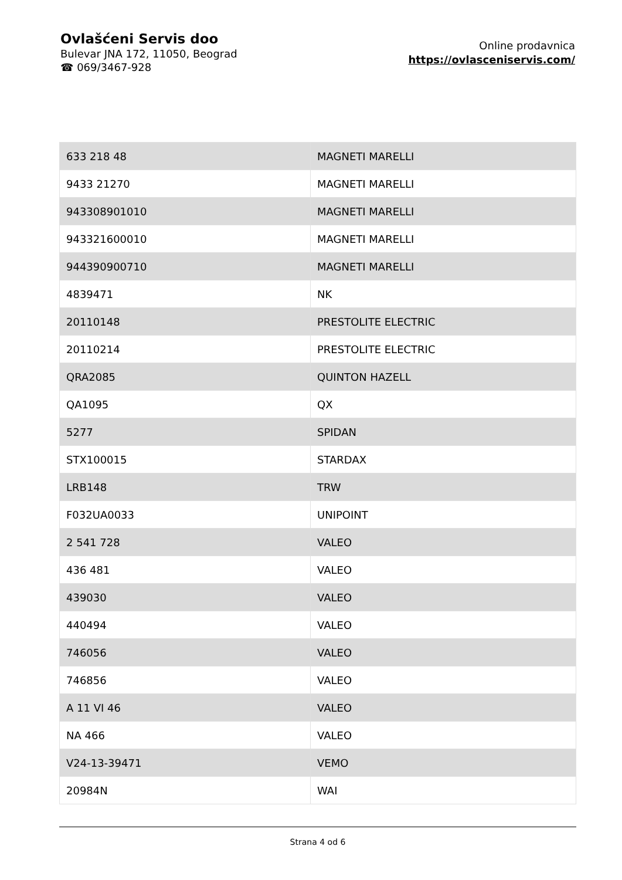Ovlašćeni Servis doo
Bulevar JNA 172, 11050, Beograd
☎ 069/3467-928
Online prodavnica
https://ovlasceniservis.com/
| 633 218 48 | MAGNETI MARELLI |
| 9433 21270 | MAGNETI MARELLI |
| 943308901010 | MAGNETI MARELLI |
| 943321600010 | MAGNETI MARELLI |
| 944390900710 | MAGNETI MARELLI |
| 4839471 | NK |
| 20110148 | PRESTOLITE ELECTRIC |
| 20110214 | PRESTOLITE ELECTRIC |
| QRA2085 | QUINTON HAZELL |
| QA1095 | QX |
| 5277 | SPIDAN |
| STX100015 | STARDAX |
| LRB148 | TRW |
| F032UA0033 | UNIPOINT |
| 2 541 728 | VALEO |
| 436 481 | VALEO |
| 439030 | VALEO |
| 440494 | VALEO |
| 746056 | VALEO |
| 746856 | VALEO |
| A 11 VI 46 | VALEO |
| NA 466 | VALEO |
| V24-13-39471 | VEMO |
| 20984N | WAI |
Strana 4 od 6